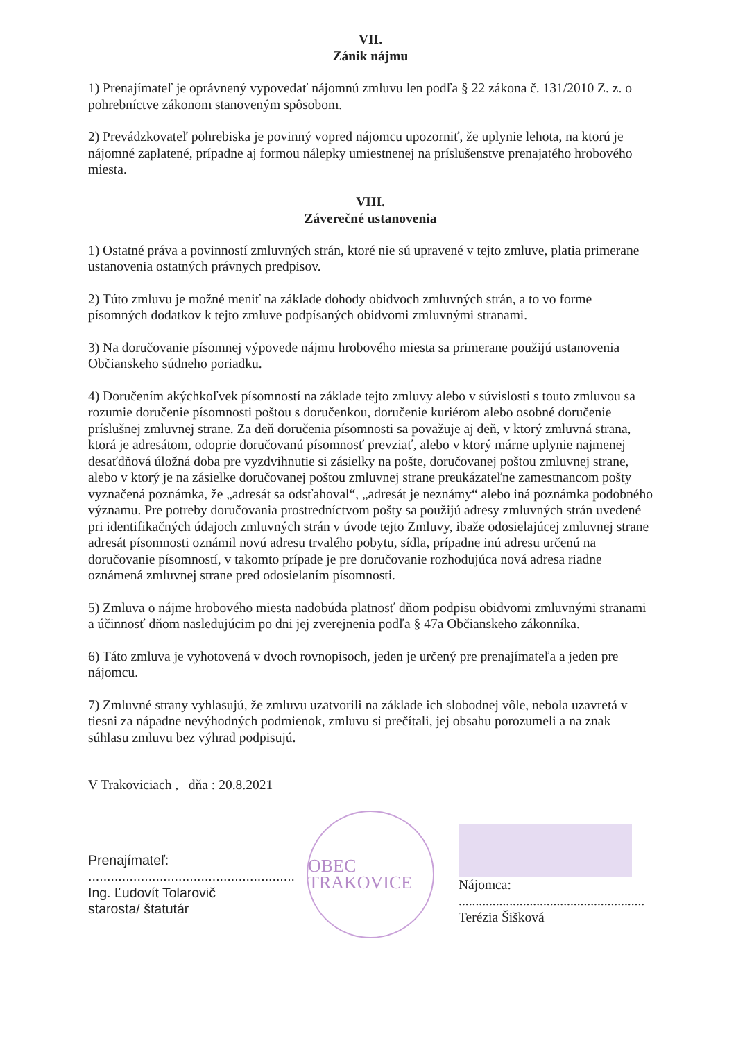VII.
Zánik nájmu
1) Prenajímateľ je oprávnený vypovedať nájomnú zmluvu len podľa § 22 zákona č. 131/2010 Z. z. o pohrebníctve zákonom stanoveným spôsobom.
2) Prevádzkovateľ pohrebiska je povinný vopred nájomcu upozorniť, že uplynie lehota, na ktorú je nájomné zaplatené, prípadne aj formou nálepky umiestnenej na príslušenstve prenajatého hrobového miesta.
VIII.
Záverečné ustanovenia
1) Ostatné práva a povinností zmluvných strán, ktoré nie sú upravené v tejto zmluve, platia primerane ustanovenia ostatných právnych predpisov.
2) Túto zmluvu je možné meniť na základe dohody obidvoch zmluvných strán, a to vo forme písomných dodatkov k tejto zmluve podpísaných obidvomi zmluvnými stranami.
3) Na doručovanie písomnej výpovede nájmu hrobového miesta sa primerane použijú ustanovenia Občianskeho súdneho poriadku.
4) Doručením akýchkoľvek písomností na základe tejto zmluvy alebo v súvislosti s touto zmluvou sa rozumie doručenie písomnosti poštou s doručenkou, doručenie kuriérom alebo osobné doručenie príslušnej zmluvnej strane. Za deň doručenia písomnosti sa považuje aj deň, v ktorý zmluvná strana, ktorá je adresátom, odoprie doručovanú písomnosť prevziať, alebo v ktorý márne uplynie najmenej desaťdňová úložná doba pre vyzdvihnutie si zásielky na pošte, doručovanej poštou zmluvnej strane, alebo v ktorý je na zásielke doručovanej poštou zmluvnej strane preukázateľne zamestnancom pošty vyznačená poznámka, že „adresát sa odsťahoval“, „adresát je neznámy“ alebo iná poznámka podobného významu. Pre potreby doručovania prostredníctvom pošty sa použijú adresy zmluvných strán uvedené pri identifikačných údajoch zmluvných strán v úvode tejto Zmluvy, ibaže odosielajúcej zmluvnej strane adresát písomnosti oznámil novú adresu trvalého pobytu, sídla, prípadne inú adresu určenú na doručovanie písomností, v takomto prípade je pre doručovanie rozhodujúca nová adresa riadne oznámená zmluvnej strane pred odosielaním písomnosti.
5) Zmluva o nájme hrobového miesta nadobúda platnosť dňom podpisu obidvomi zmluvnými stranami a účinnosť dňom nasledujúcim po dni jej zverejnenia podľa § 47a Občianskeho zákonníka.
6) Táto zmluva je vyhotovená v dvoch rovnopisoch, jeden je určený pre prenajímateľa a jeden pre nájomcu.
7) Zmluvné strany vyhlasujú, že zmluvu uzatvorili na základe ich slobodnej vôle, nebola uzavretá v tiesni za nápadne nevýhodných podmienok, zmluvu si prečítali, jej obsahu porozumeli a na znak súhlasu zmluvu bez výhrad podpisujú.
V Trakoviciach , dňa : 20.8.2021
Prenajímateľ:
.......................................................
Ing. Ľudovít Tolarovič
starosta/ štatutár
OBEC TRAKOVICE
Nájomca:
.......................................................
Terézia Šišková